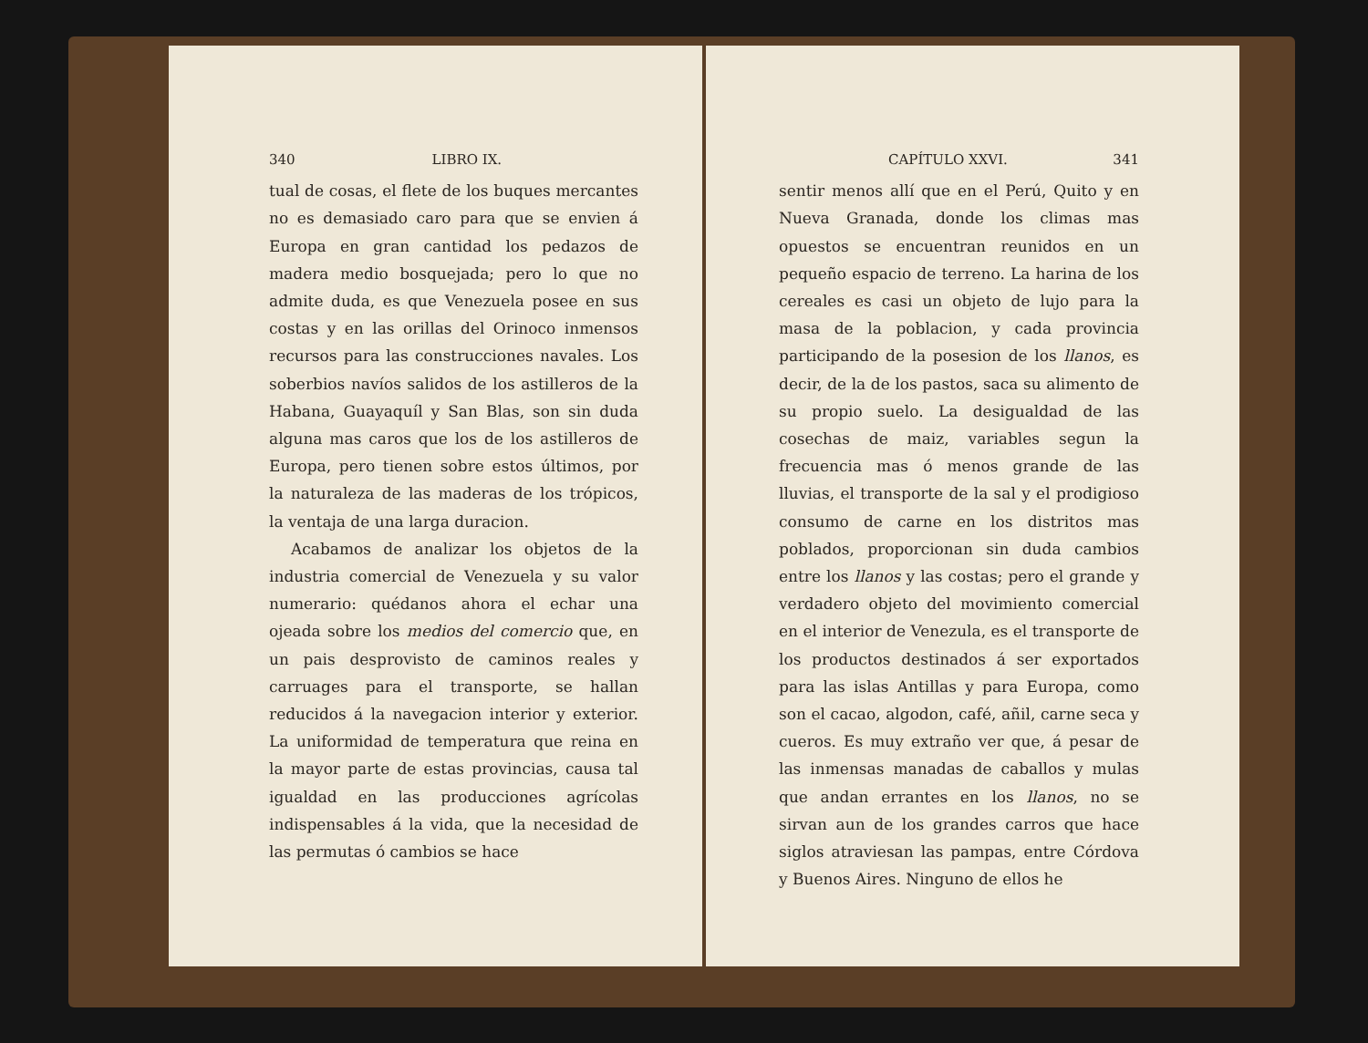340 LIBRO IX.
tual de cosas, el flete de los buques mercantes no es demasiado caro para que se envien á Europa en gran cantidad los pedazos de madera medio bosquejada; pero lo que no admite duda, es que Venezuela posee en sus costas y en las orillas del Orinoco inmensos recursos para las construcciones navales. Los soberbios navíos salidos de los astilleros de la Habana, Guayaquíl y San Blas, son sin duda alguna mas caros que los de los astilleros de Europa, pero tienen sobre estos últimos, por la naturaleza de las maderas de los trópicos, la ventaja de una larga duracion.
Acabamos de analizar los objetos de la industria comercial de Venezuela y su valor numerario: quédanos ahora el echar una ojeada sobre los medios del comercio que, en un pais desprovisto de caminos reales y carruages para el transporte, se hallan reducidos á la navegacion interior y exterior. La uniformidad de temperatura que reina en la mayor parte de estas provincias, causa tal igualdad en las producciones agrícolas indispensables á la vida, que la necesidad de las permutas ó cambios se hace
CAPÍTULO XXVI. 341
sentir menos allí que en el Perú, Quito y en Nueva Granada, donde los climas mas opuestos se encuentran reunidos en un pequeño espacio de terreno. La harina de los cereales es casi un objeto de lujo para la masa de la poblacion, y cada provincia participando de la posesion de los llanos, es decir, de la de los pastos, saca su alimento de su propio suelo. La desigualdad de las cosechas de maiz, variables segun la frecuencia mas ó menos grande de las lluvias, el transporte de la sal y el prodigioso consumo de carne en los distritos mas poblados, proporcionan sin duda cambios entre los llanos y las costas; pero el grande y verdadero objeto del movimiento comercial en el interior de Venezula, es el transporte de los productos destinados á ser exportados para las islas Antillas y para Europa, como son el cacao, algodon, café, añil, carne seca y cueros. Es muy extraño ver que, á pesar de las inmensas manadas de caballos y mulas que andan errantes en los llanos, no se sirvan aun de los grandes carros que hace siglos atraviesan las pampas, entre Córdova y Buenos Aires. Ninguno de ellos he